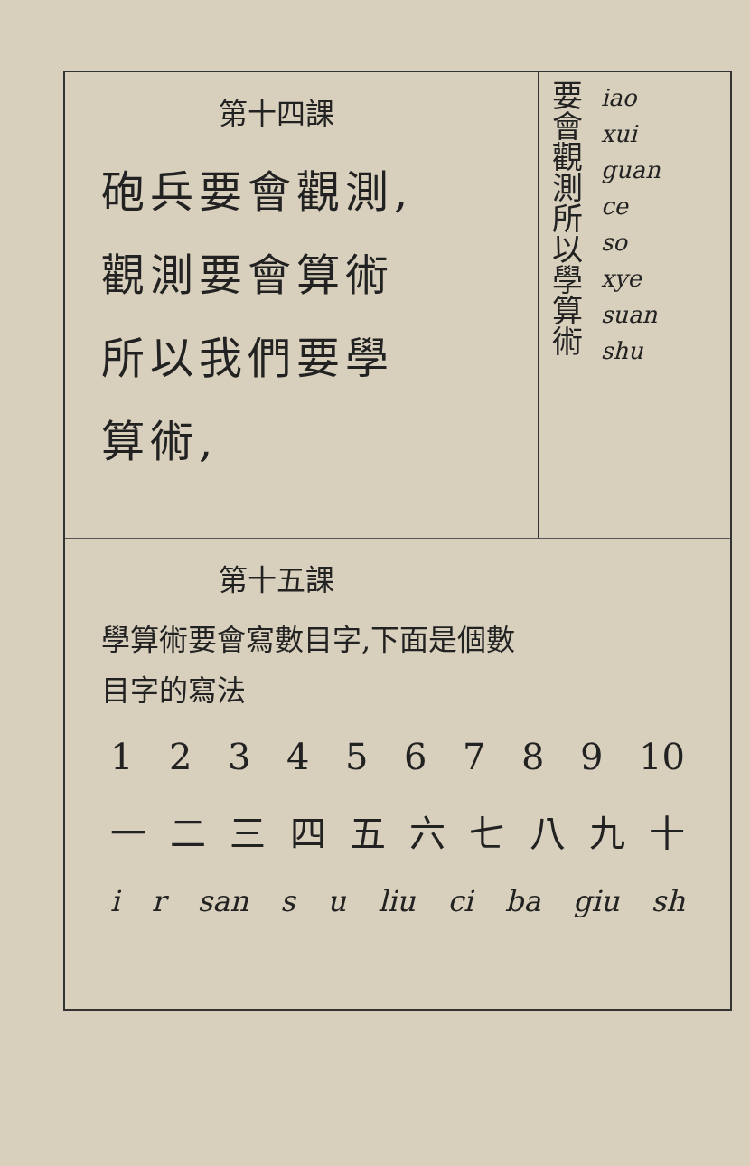第十四課
砲兵要會觀測,
觀測要會算術
所以我們要學
算術,
要會觀測所以學算術
iao
xui
guan
ce
so
xye
suan
shu
第十五課
學算術要會寫數目字,下面是個數
目字的寫法
1 2 3 4 5 6 7 8 9 10
一 二 三 四 五 六 七 八 九 十
i r san s u liu ci ba giu sh